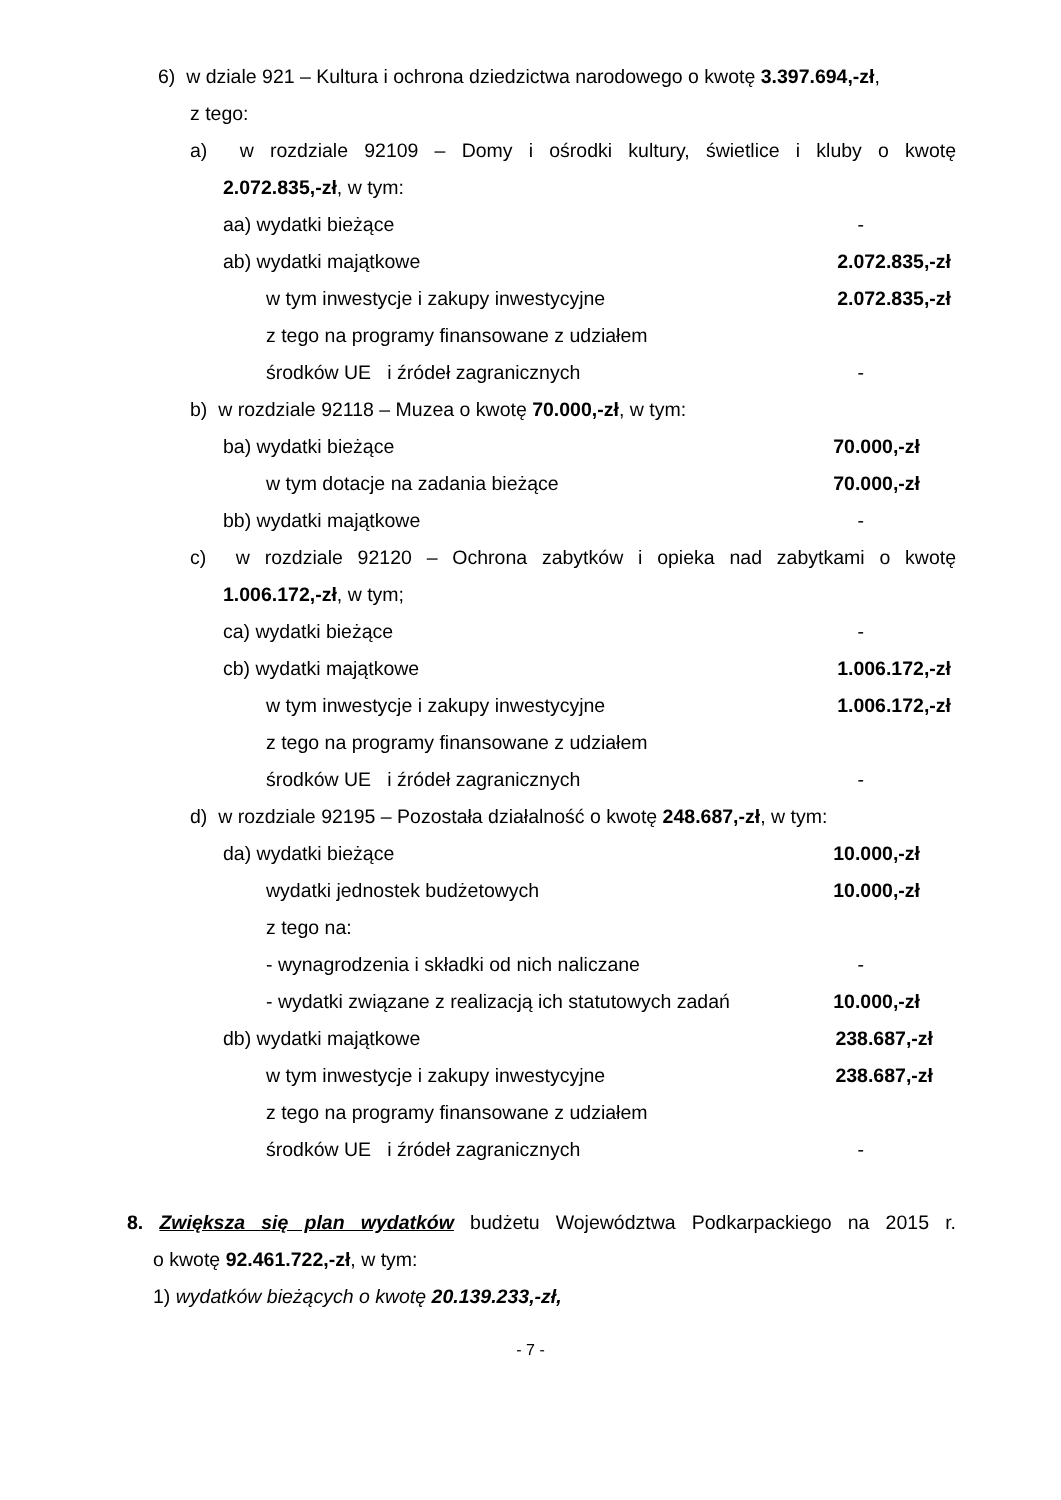6) w dziale 921 – Kultura i ochrona dziedzictwa narodowego o kwotę 3.397.694,-zł,
z tego:
a) w rozdziale 92109 – Domy i ośrodki kultury, świetlice i kluby o kwotę
2.072.835,-zł, w tym:
aa) wydatki bieżące -
ab) wydatki majątkowe 2.072.835,-zł
w tym inwestycje i zakupy inwestycyjne 2.072.835,-zł
z tego na programy finansowane z udziałem
środków UE i źródeł zagranicznych -
b) w rozdziale 92118 – Muzea o kwotę 70.000,-zł, w tym:
ba) wydatki bieżące 70.000,-zł
w tym dotacje na zadania bieżące 70.000,-zł
bb) wydatki majątkowe -
c) w rozdziale 92120 – Ochrona zabytków i opieka nad zabytkami o kwotę
1.006.172,-zł, w tym;
ca) wydatki bieżące -
cb) wydatki majątkowe 1.006.172,-zł
w tym inwestycje i zakupy inwestycyjne 1.006.172,-zł
z tego na programy finansowane z udziałem
środków UE i źródeł zagranicznych -
d) w rozdziale 92195 – Pozostała działalność o kwotę 248.687,-zł, w tym:
da) wydatki bieżące 10.000,-zł
wydatki jednostek budżetowych 10.000,-zł
z tego na:
- wynagrodzenia i składki od nich naliczane -
- wydatki związane z realizacją ich statutowych zadań 10.000,-zł
db) wydatki majątkowe 238.687,-zł
w tym inwestycje i zakupy inwestycyjne 238.687,-zł
z tego na programy finansowane z udziałem
środków UE i źródeł zagranicznych -
8. Zwiększa się plan wydatków budżetu Województwa Podkarpackiego na 2015 r.
o kwotę 92.461.722,-zł, w tym:
1) wydatków bieżących o kwotę 20.139.233,-zł,
- 7 -